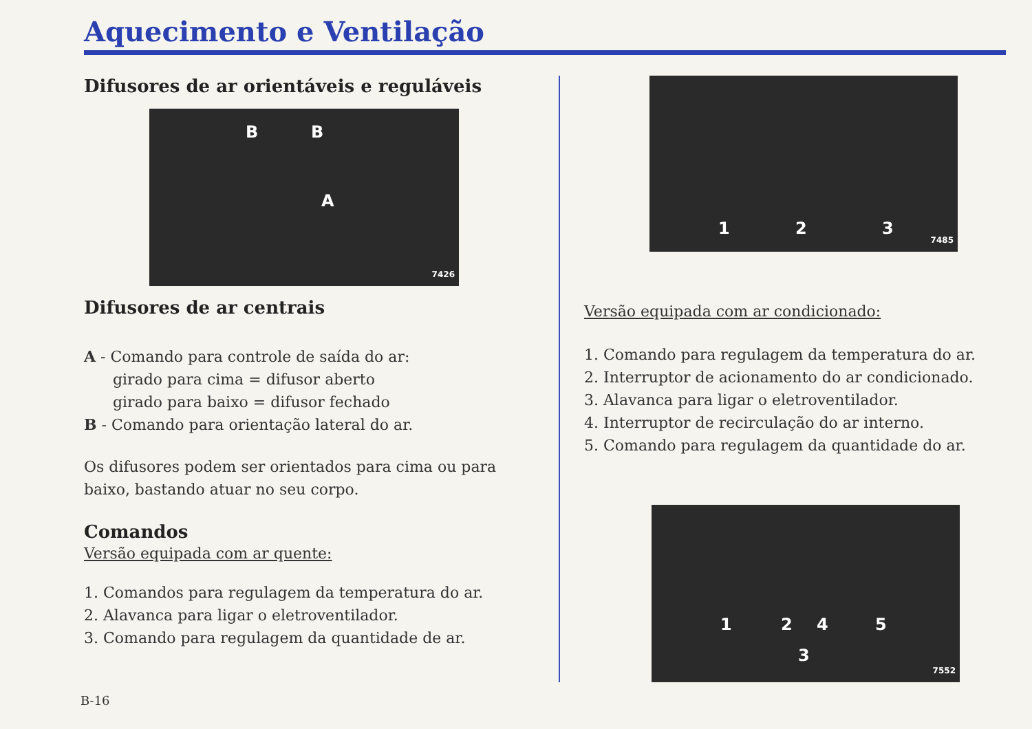Aquecimento e Ventilação
Difusores de ar orientáveis e reguláveis
B B
A
7426
Difusores de ar centrais
A - Comando para controle de saída do ar:
girado para cima = difusor aberto
girado para baixo = difusor fechado
B - Comando para orientação lateral do ar.
Os difusores podem ser orientados para cima ou para baixo, bastando atuar no seu corpo.
Comandos
Versão equipada com ar quente:
1. Comandos para regulagem da temperatura do ar.
2. Alavanca para ligar o eletroventilador.
3. Comando para regulagem da quantidade de ar.
1 2 3
7485
Versão equipada com ar condicionado:
1. Comando para regulagem da temperatura do ar.
2. Interruptor de acionamento do ar condicionado.
3. Alavanca para ligar o eletroventilador.
4. Interruptor de recirculação do ar interno.
5. Comando para regulagem da quantidade do ar.
1 2 4 5
3
7552
B-16